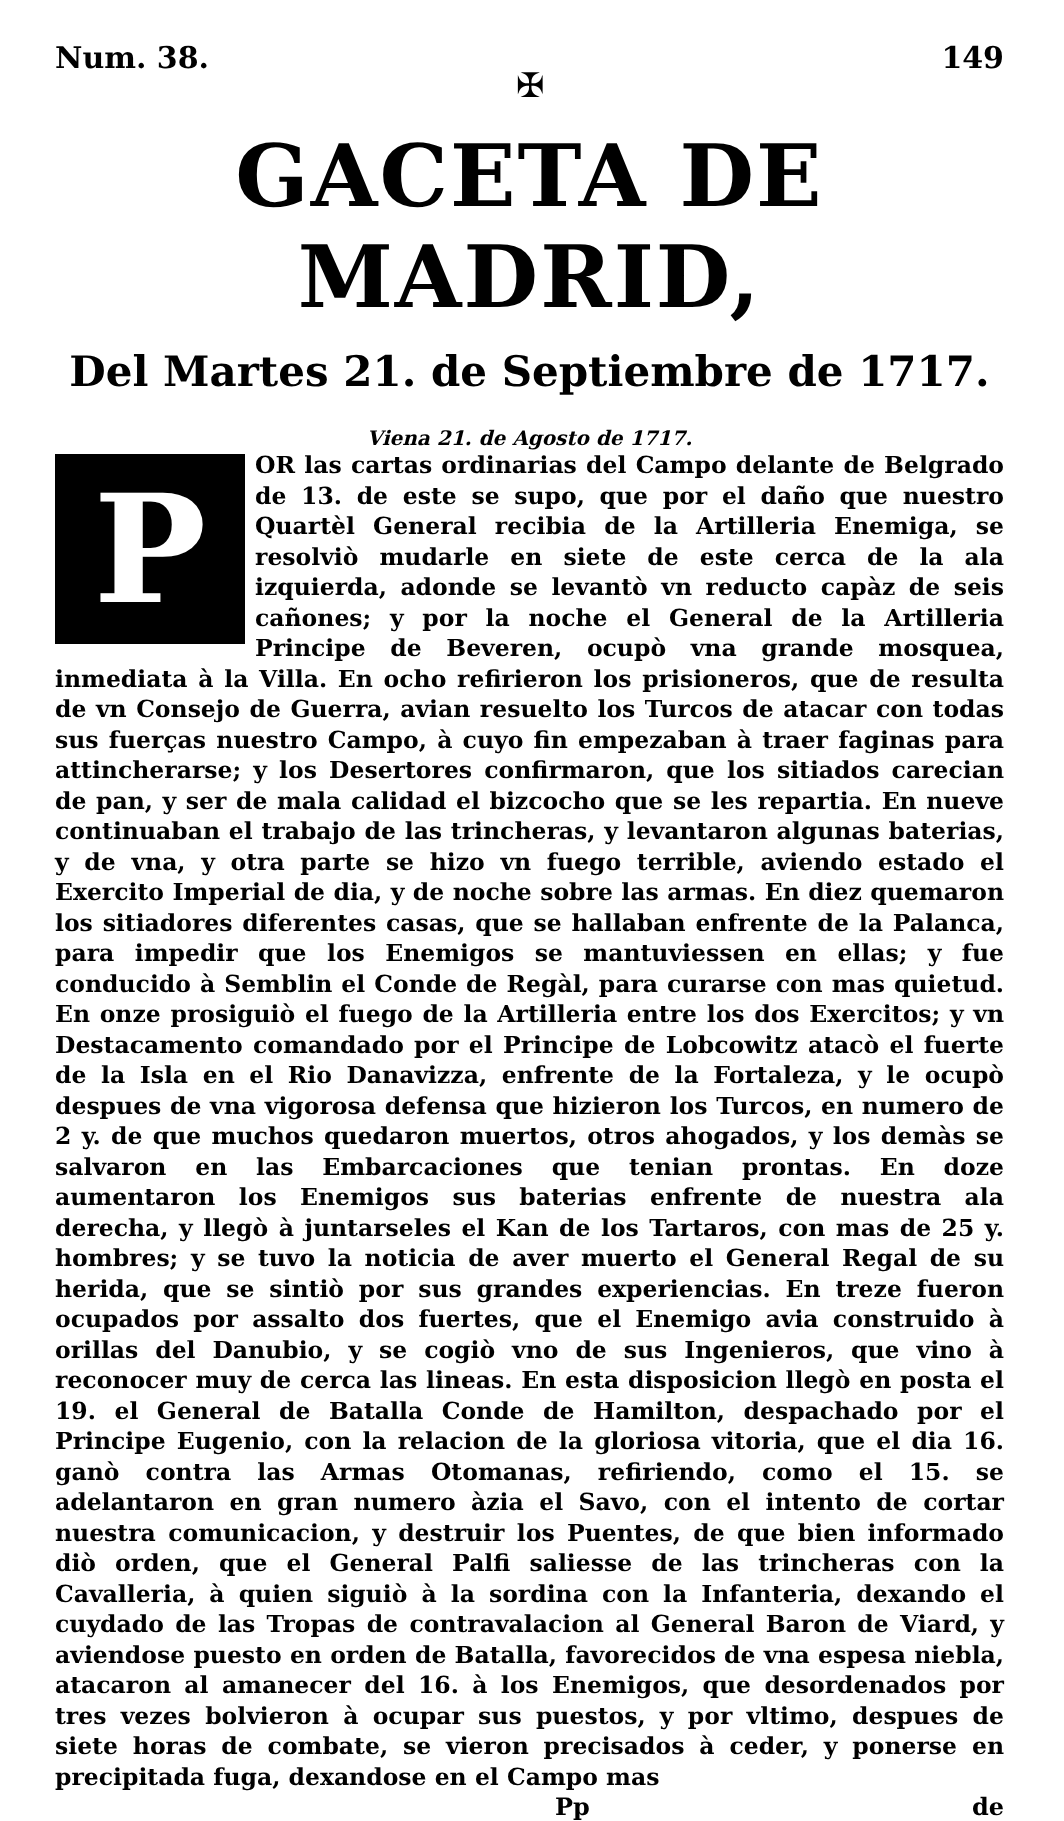Num. 38. 149
✠
GACETA DE MADRID,
Del Martes 21. de Septiembre de 1717.
Viena 21. de Agosto de 1717.
P
OR las cartas ordinarias del Campo delante de Belgrado de 13. de este se supo, que por el daño que nuestro Quartèl General recibia de la Artilleria Enemiga, se resolviò mudarle en siete de este cerca de la ala izquierda, adonde se levantò vn reducto capàz de seis cañones; y por la noche el General de la Artilleria Principe de Beveren, ocupò vna grande mosquea, inmediata à la Villa. En ocho refirieron los prisioneros, que de resulta de vn Consejo de Guerra, avian resuelto los Turcos de atacar con todas sus fuerças nuestro Campo, à cuyo fin empezaban à traer faginas para attincherarse; y los Desertores confirmaron, que los sitiados carecian de pan, y ser de mala calidad el bizcocho que se les repartia. En nueve continuaban el trabajo de las trincheras, y levantaron algunas baterias, y de vna, y otra parte se hizo vn fuego terrible, aviendo estado el Exercito Imperial de dia, y de noche sobre las armas. En diez quemaron los sitiadores diferentes casas, que se hallaban enfrente de la Palanca, para impedir que los Enemigos se mantuviessen en ellas; y fue conducido à Semblin el Conde de Regàl, para curarse con mas quietud. En onze prosiguiò el fuego de la Artilleria entre los dos Exercitos; y vn Destacamento comandado por el Principe de Lobcowitz atacò el fuerte de la Isla en el Rio Danavizza, enfrente de la Fortaleza, y le ocupò despues de vna vigorosa defensa que hizieron los Turcos, en numero de 2 y. de que muchos quedaron muertos, otros ahogados, y los demàs se salvaron en las Embarcaciones que tenian prontas. En doze aumentaron los Enemigos sus baterias enfrente de nuestra ala derecha, y llegò à juntarseles el Kan de los Tartaros, con mas de 25 y. hombres; y se tuvo la noticia de aver muerto el General Regal de su herida, que se sintiò por sus grandes experiencias. En treze fueron ocupados por assalto dos fuertes, que el Enemigo avia construido à orillas del Danubio, y se cogiò vno de sus Ingenieros, que vino à reconocer muy de cerca las lineas. En esta disposicion llegò en posta el 19. el General de Batalla Conde de Hamilton, despachado por el Principe Eugenio, con la relacion de la gloriosa vitoria, que el dia 16. ganò contra las Armas Otomanas, refiriendo, como el 15. se adelantaron en gran numero àzia el Savo, con el intento de cortar nuestra comunicacion, y destruir los Puentes, de que bien informado diò orden, que el General Palfi saliesse de las trincheras con la Cavalleria, à quien siguiò à la sordina con la Infanteria, dexando el cuydado de las Tropas de contravalacion al General Baron de Viard, y aviendose puesto en orden de Batalla, favorecidos de vna espesa niebla, atacaron al amanecer del 16. à los Enemigos, que desordenados por tres vezes bolvieron à ocupar sus puestos, y por vltimo, despues de siete horas de combate, se vieron precisados à ceder, y ponerse en precipitada fuga, dexandose en el Campo mas
Pp de